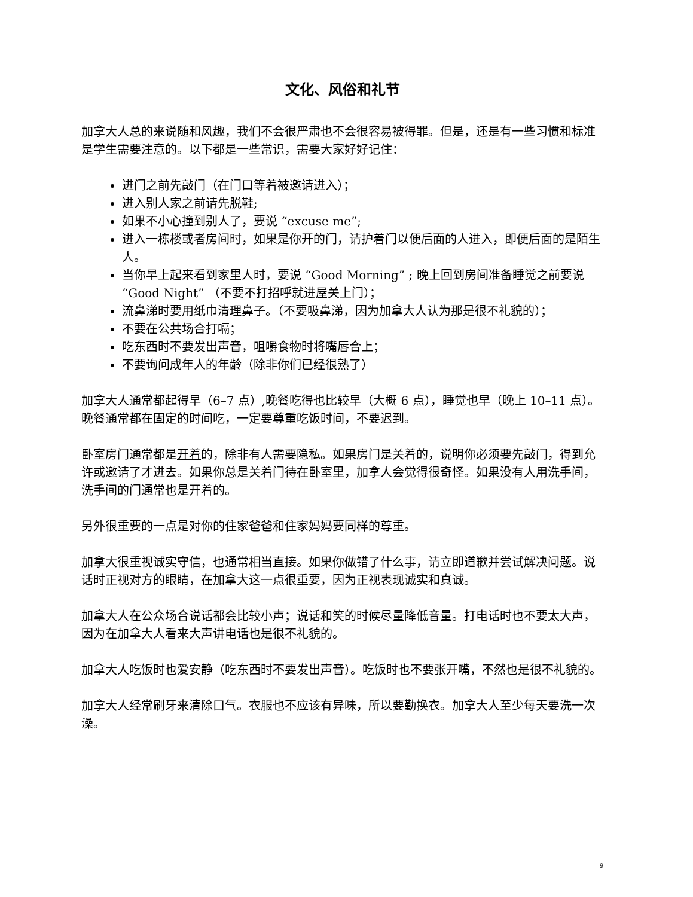文化、风俗和礼节
加拿大人总的来说随和风趣，我们不会很严肃也不会很容易被得罪。但是，还是有一些习惯和标准是学生需要注意的。以下都是一些常识，需要大家好好记住：
进门之前先敲门（在门口等着被邀请进入）；
进入别人家之前请先脱鞋;
如果不小心撞到别人了，要说 “excuse me”;
进入一栋楼或者房间时，如果是你开的门，请护着门以便后面的人进入，即便后面的是陌生人。
当你早上起来看到家里人时，要说 “Good Morning” ; 晚上回到房间准备睡觉之前要说“Good Night” （不要不打招呼就进屋关上门）；
流鼻涕时要用纸巾清理鼻子。（不要吸鼻涕，因为加拿大人认为那是很不礼貌的）；
不要在公共场合打嗝；
吃东西时不要发出声音，咀嚼食物时将嘴唇合上；
不要询问成年人的年龄（除非你们已经很熟了）
加拿大人通常都起得早（6–7 点）,晚餐吃得也比较早（大概 6 点），睡觉也早（晚上 10–11 点）。晚餐通常都在固定的时间吃，一定要尊重吃饭时间，不要迟到。
卧室房门通常都是开着的，除非有人需要隐私。如果房门是关着的，说明你必须要先敲门，得到允许或邀请了才进去。如果你总是关着门待在卧室里，加拿人会觉得很奇怪。如果没有人用洗手间，洗手间的门通常也是开着的。
另外很重要的一点是对你的住家爸爸和住家妈妈要同样的尊重。
加拿大很重视诚实守信，也通常相当直接。如果你做错了什么事，请立即道歉并尝试解决问题。说话时正视对方的眼睛，在加拿大这一点很重要，因为正视表现诚实和真诚。
加拿大人在公众场合说话都会比较小声；说话和笑的时候尽量降低音量。打电话时也不要太大声，因为在加拿大人看来大声讲电话也是很不礼貌的。
加拿大人吃饭时也爱安静（吃东西时不要发出声音）。吃饭时也不要张开嘴，不然也是很不礼貌的。
加拿大人经常刷牙来清除口气。衣服也不应该有异味，所以要勤换衣。加拿大人至少每天要洗一次澡。
9